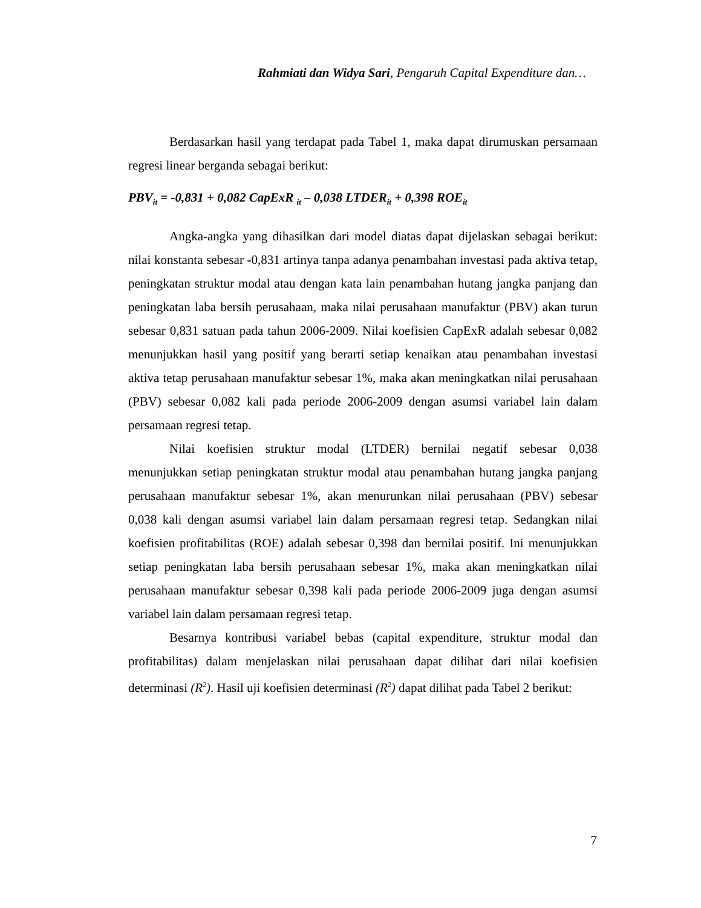Rahmiati dan Widya Sari, Pengaruh Capital Expenditure dan…
Berdasarkan hasil yang terdapat pada Tabel 1, maka dapat dirumuskan persamaan regresi linear berganda sebagai berikut:
PBV<sub>it</sub> = -0,831 + 0,082 CapExR <sub>it</sub> – 0,038 LTDER<sub>it</sub> + 0,398 ROE<sub>it</sub>
Angka-angka yang dihasilkan dari model diatas dapat dijelaskan sebagai berikut: nilai konstanta sebesar -0,831 artinya tanpa adanya penambahan investasi pada aktiva tetap, peningkatan struktur modal atau dengan kata lain penambahan hutang jangka panjang dan peningkatan laba bersih perusahaan, maka nilai perusahaan manufaktur (PBV) akan turun sebesar 0,831 satuan pada tahun 2006-2009. Nilai koefisien CapExR adalah sebesar 0,082 menunjukkan hasil yang positif yang berarti setiap kenaikan atau penambahan investasi aktiva tetap perusahaan manufaktur sebesar 1%, maka akan meningkatkan nilai perusahaan (PBV) sebesar 0,082 kali pada periode 2006-2009 dengan asumsi variabel lain dalam persamaan regresi tetap.
Nilai koefisien struktur modal (LTDER) bernilai negatif sebesar 0,038 menunjukkan setiap peningkatan struktur modal atau penambahan hutang jangka panjang perusahaan manufaktur sebesar 1%, akan menurunkan nilai perusahaan (PBV) sebesar 0,038 kali dengan asumsi variabel lain dalam persamaan regresi tetap. Sedangkan nilai koefisien profitabilitas (ROE) adalah sebesar 0,398 dan bernilai positif. Ini menunjukkan setiap peningkatan laba bersih perusahaan sebesar 1%, maka akan meningkatkan nilai perusahaan manufaktur sebesar 0,398 kali pada periode 2006-2009 juga dengan asumsi variabel lain dalam persamaan regresi tetap.
Besarnya kontribusi variabel bebas (capital expenditure, struktur modal dan profitabilitas) dalam menjelaskan nilai perusahaan dapat dilihat dari nilai koefisien determinasi (R<sup>2</sup>). Hasil uji koefisien determinasi (R<sup>2</sup>) dapat dilihat pada Tabel 2 berikut:
7